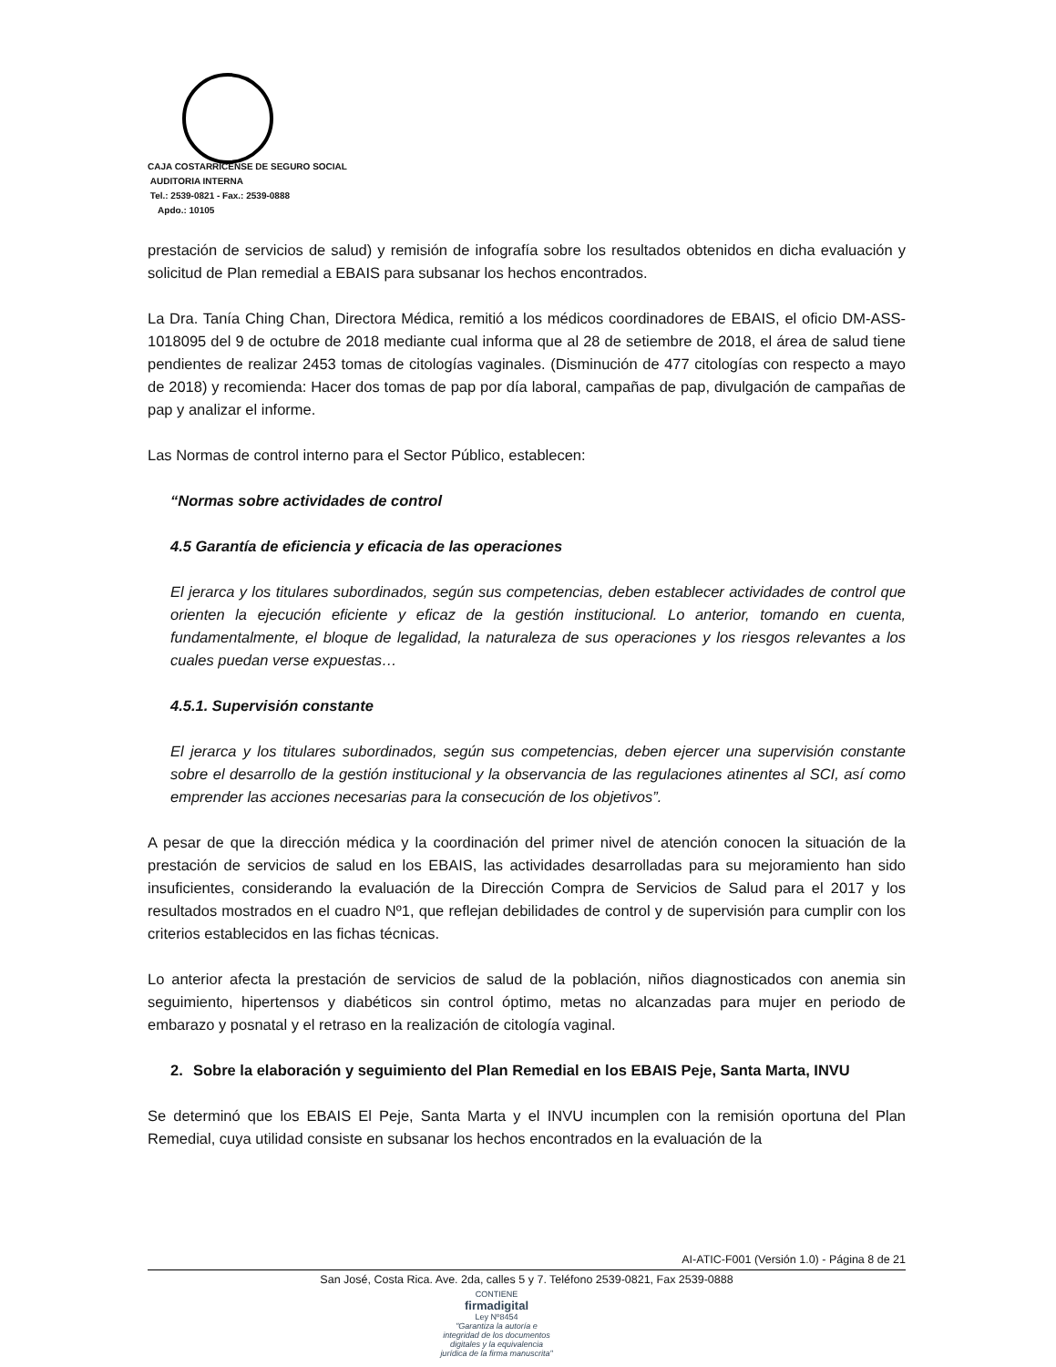CAJA COSTARRICENSE DE SEGURO SOCIAL
AUDITORIA INTERNA
Tel.: 2539-0821 - Fax.: 2539-0888
Apdo.: 10105
prestación de servicios de salud) y remisión de infografía sobre los resultados obtenidos en dicha evaluación y solicitud de Plan remedial a EBAIS para subsanar los hechos encontrados.
La Dra. Tanía Ching Chan, Directora Médica, remitió a los médicos coordinadores de EBAIS, el oficio DM-ASS-1018095 del 9 de octubre de 2018 mediante cual informa que al 28 de setiembre de 2018, el área de salud tiene pendientes de realizar 2453 tomas de citologías vaginales. (Disminución de 477 citologías con respecto a mayo de 2018) y recomienda: Hacer dos tomas de pap por día laboral, campañas de pap, divulgación de campañas de pap y analizar el informe.
Las Normas de control interno para el Sector Público, establecen:
“Normas sobre actividades de control
4.5 Garantía de eficiencia y eficacia de las operaciones
El jerarca y los titulares subordinados, según sus competencias, deben establecer actividades de control que orienten la ejecución eficiente y eficaz de la gestión institucional. Lo anterior, tomando en cuenta, fundamentalmente, el bloque de legalidad, la naturaleza de sus operaciones y los riesgos relevantes a los cuales puedan verse expuestas…
4.5.1. Supervisión constante
El jerarca y los titulares subordinados, según sus competencias, deben ejercer una supervisión constante sobre el desarrollo de la gestión institucional y la observancia de las regulaciones atinentes al SCI, así como emprender las acciones necesarias para la consecución de los objetivos”.
A pesar de que la dirección médica y la coordinación del primer nivel de atención conocen la situación de la prestación de servicios de salud en los EBAIS, las actividades desarrolladas para su mejoramiento han sido insuficientes, considerando la evaluación de la Dirección Compra de Servicios de Salud para el 2017 y los resultados mostrados en el cuadro Nº1, que reflejan debilidades de control y de supervisión para cumplir con los criterios establecidos en las fichas técnicas.
Lo anterior afecta la prestación de servicios de salud de la población, niños diagnosticados con anemia sin seguimiento, hipertensos y diabéticos sin control óptimo, metas no alcanzadas para mujer en periodo de embarazo y posnatal y el retraso en la realización de citología vaginal.
2. Sobre la elaboración y seguimiento del Plan Remedial en los EBAIS Peje, Santa Marta, INVU
Se determinó que los EBAIS El Peje, Santa Marta y el INVU incumplen con la remisión oportuna del Plan Remedial, cuya utilidad consiste en subsanar los hechos encontrados en la evaluación de la
AI-ATIC-F001 (Versión 1.0) - Página 8 de 21
San José, Costa Rica. Ave. 2da, calles 5 y 7. Teléfono 2539-0821, Fax 2539-0888
CONTIENE
firmadigital
Ley Nº8454
"Garantiza la autoría e integridad de los documentos digitales y la equivalencia jurídica de la firma manuscrita"